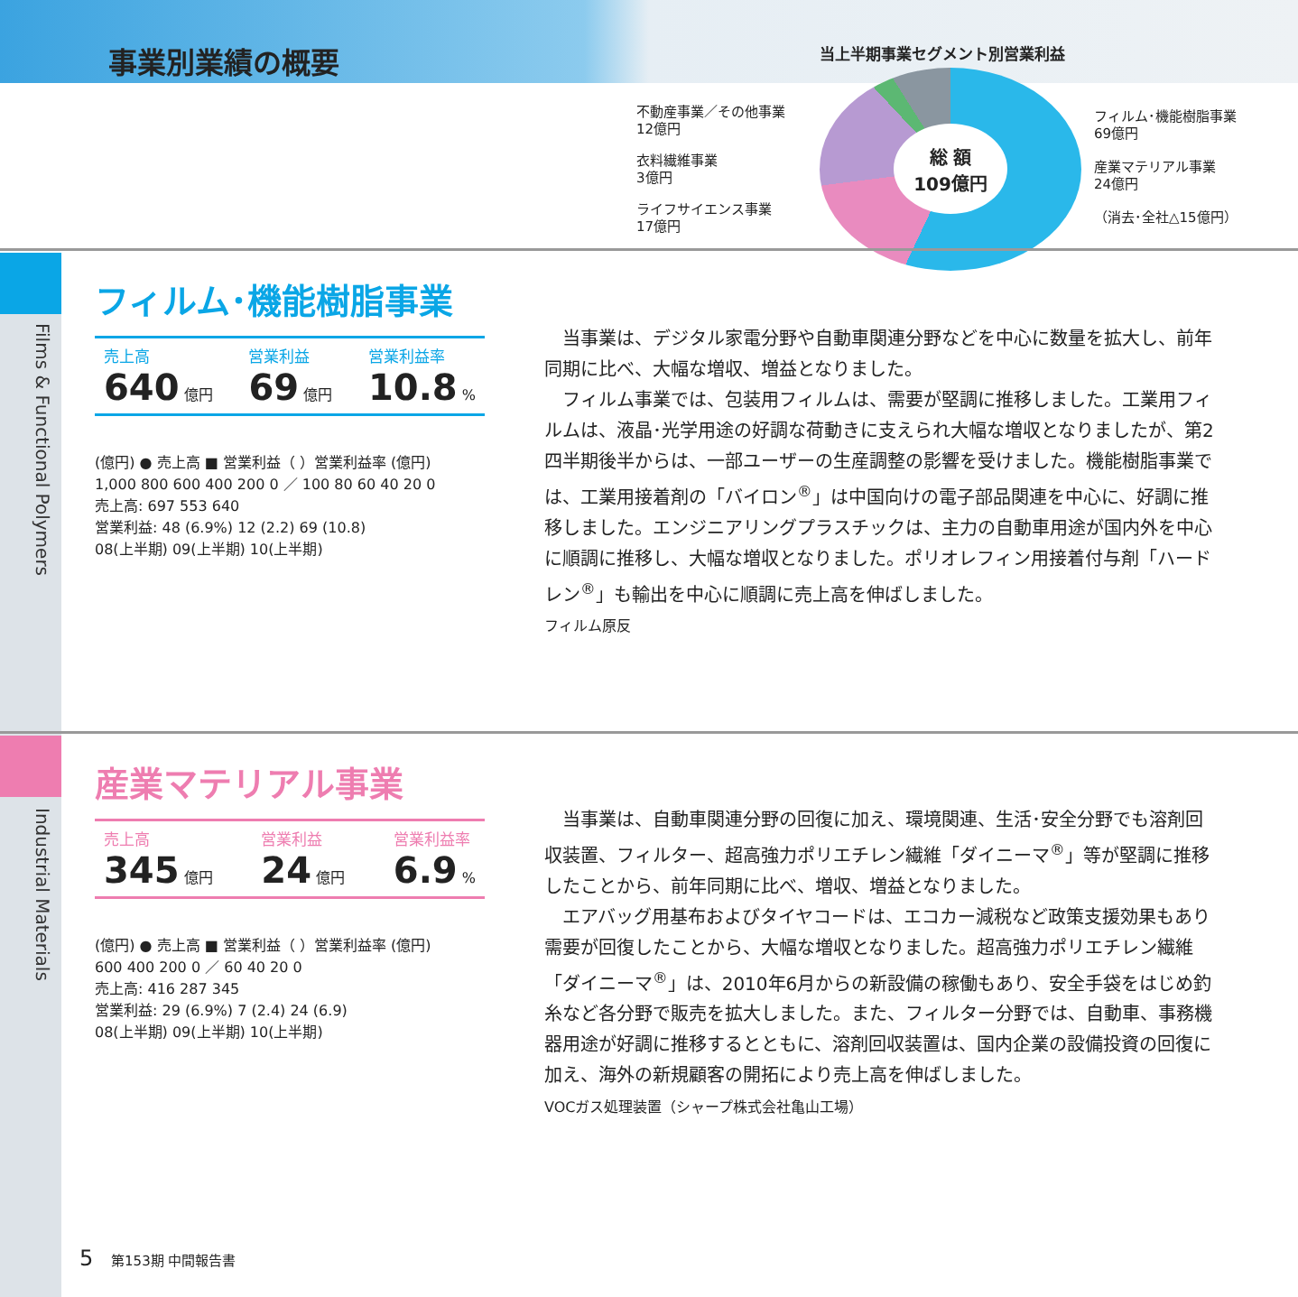事業別業績の概要 当上半期事業セグメント別営業利益
不動産事業／その他事業
12億円
衣料繊維事業
3億円
ライフサイエンス事業
17億円
総 額
109億円
フィルム･機能樹脂事業
69億円
産業マテリアル事業
24億円
（消去･全社△15億円）
Films & Functional Polymers
Industrial Materials
フィルム･機能樹脂事業
売上高
640 億円
営業利益
69 億円
営業利益率
10.8 %
(億円) ● 売上高 ■ 営業利益（ ）営業利益率 (億円)
1,000 800 600 400 200 0 ／ 100 80 60 40 20 0
売上高: 697 553 640
営業利益: 48 (6.9%) 12 (2.2) 69 (10.8)
08(上半期) 09(上半期) 10(上半期)
　当事業は、デジタル家電分野や自動車関連分野などを中心に数量を拡大し、前年同期に比べ、大幅な増収、増益となりました。
　フィルム事業では、包装用フィルムは、需要が堅調に推移しました。工業用フィルムは、液晶･光学用途の好調な荷動きに支えられ大幅な増収となりましたが、第2四半期後半からは、一部ユーザーの生産調整の影響を受けました。機能樹脂事業では、工業用接着剤の「バイロン<sup>®</sup>」は中国向けの電子部品関連を中心に、好調に推移しました。エンジニアリングプラスチックは、主力の自動車用途が国内外を中心に順調に推移し、大幅な増収となりました。ポリオレフィン用接着付与剤「ハードレン<sup>®</sup>」も輸出を中心に順調に売上高を伸ばしました。
フィルム原反
産業マテリアル事業
売上高
345 億円
営業利益
24 億円
営業利益率
6.9 %
(億円) ● 売上高 ■ 営業利益（ ）営業利益率 (億円)
600 400 200 0 ／ 60 40 20 0
売上高: 416 287 345
営業利益: 29 (6.9%) 7 (2.4) 24 (6.9)
08(上半期) 09(上半期) 10(上半期)
　当事業は、自動車関連分野の回復に加え、環境関連、生活･安全分野でも溶剤回収装置、フィルター、超高強力ポリエチレン繊維「ダイニーマ<sup>®</sup>」等が堅調に推移したことから、前年同期に比べ、増収、増益となりました。
　エアバッグ用基布およびタイヤコードは、エコカー減税など政策支援効果もあり需要が回復したことから、大幅な増収となりました。超高強力ポリエチレン繊維「ダイニーマ<sup>®</sup>」は、2010年6月からの新設備の稼働もあり、安全手袋をはじめ釣糸など各分野で販売を拡大しました。また、フィルター分野では、自動車、事務機器用途が好調に推移するとともに、溶剤回収装置は、国内企業の設備投資の回復に加え、海外の新規顧客の開拓により売上高を伸ばしました。
VOCガス処理装置（シャープ株式会社亀山工場）
5 　第153期 中間報告書